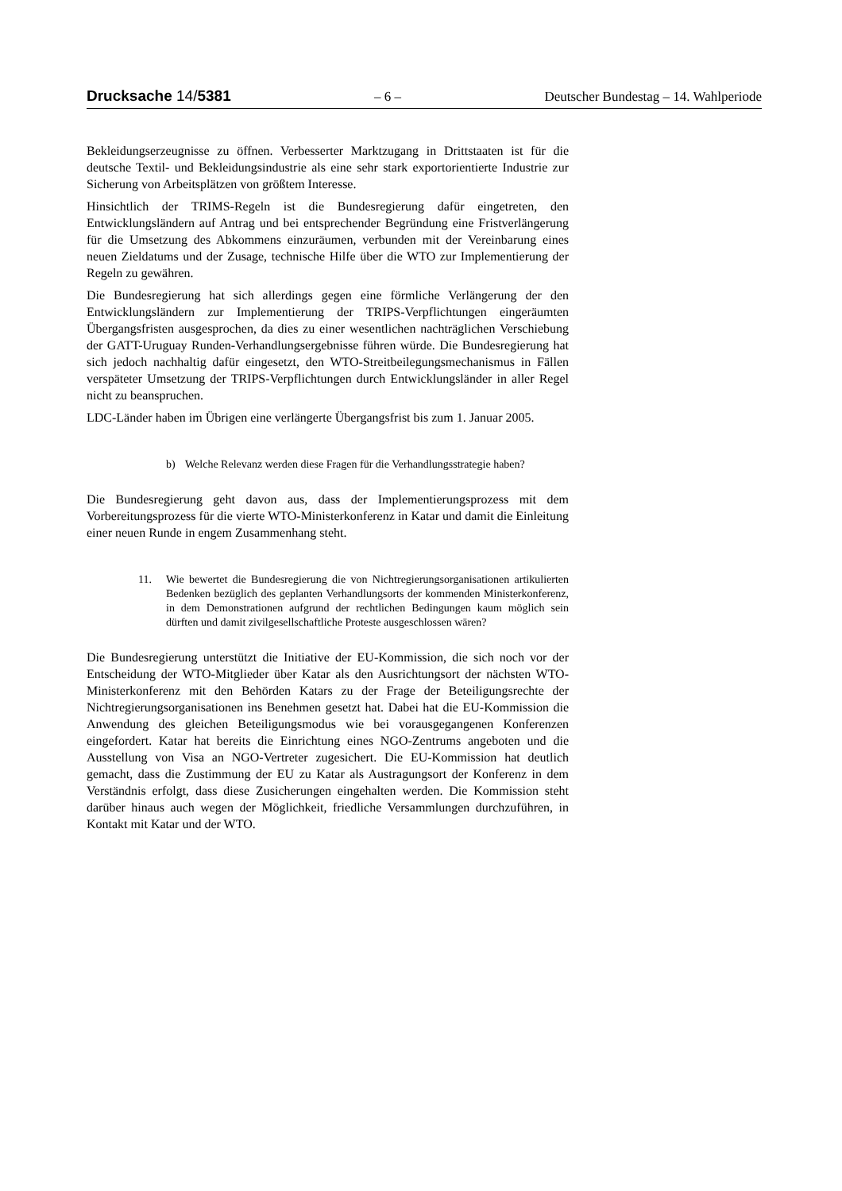Drucksache 14/5381 – 6 – Deutscher Bundestag – 14. Wahlperiode
Bekleidungserzeugnisse zu öffnen. Verbesserter Marktzugang in Drittstaaten ist für die deutsche Textil- und Bekleidungsindustrie als eine sehr stark exportorientierte Industrie zur Sicherung von Arbeitsplätzen von größtem Interesse.
Hinsichtlich der TRIMS-Regeln ist die Bundesregierung dafür eingetreten, den Entwicklungsländern auf Antrag und bei entsprechender Begründung eine Fristverlängerung für die Umsetzung des Abkommens einzuräumen, verbunden mit der Vereinbarung eines neuen Zieldatums und der Zusage, technische Hilfe über die WTO zur Implementierung der Regeln zu gewähren.
Die Bundesregierung hat sich allerdings gegen eine förmliche Verlängerung der den Entwicklungsländern zur Implementierung der TRIPS-Verpflichtungen eingeräumten Übergangsfristen ausgesprochen, da dies zu einer wesentlichen nachträglichen Verschiebung der GATT-Uruguay Runden-Verhandlungsergebnisse führen würde. Die Bundesregierung hat sich jedoch nachhaltig dafür eingesetzt, den WTO-Streitbeilegungsmechanismus in Fällen verspäteter Umsetzung der TRIPS-Verpflichtungen durch Entwicklungsländer in aller Regel nicht zu beanspruchen.
LDC-Länder haben im Übrigen eine verlängerte Übergangsfrist bis zum 1. Januar 2005.
b) Welche Relevanz werden diese Fragen für die Verhandlungsstrategie haben?
Die Bundesregierung geht davon aus, dass der Implementierungsprozess mit dem Vorbereitungsprozess für die vierte WTO-Ministerkonferenz in Katar und damit die Einleitung einer neuen Runde in engem Zusammenhang steht.
11. Wie bewertet die Bundesregierung die von Nichtregierungsorganisationen artikulierten Bedenken bezüglich des geplanten Verhandlungsorts der kommenden Ministerkonferenz, in dem Demonstrationen aufgrund der rechtlichen Bedingungen kaum möglich sein dürften und damit zivilgesellschaftliche Proteste ausgeschlossen wären?
Die Bundesregierung unterstützt die Initiative der EU-Kommission, die sich noch vor der Entscheidung der WTO-Mitglieder über Katar als den Ausrichtungsort der nächsten WTO-Ministerkonferenz mit den Behörden Katars zu der Frage der Beteiligungsrechte der Nichtregierungsorganisationen ins Benehmen gesetzt hat. Dabei hat die EU-Kommission die Anwendung des gleichen Beteiligungsmodus wie bei vorausgegangenen Konferenzen eingefordert. Katar hat bereits die Einrichtung eines NGO-Zentrums angeboten und die Ausstellung von Visa an NGO-Vertreter zugesichert. Die EU-Kommission hat deutlich gemacht, dass die Zustimmung der EU zu Katar als Austragungsort der Konferenz in dem Verständnis erfolgt, dass diese Zusicherungen eingehalten werden. Die Kommission steht darüber hinaus auch wegen der Möglichkeit, friedliche Versammlungen durchzuführen, in Kontakt mit Katar und der WTO.